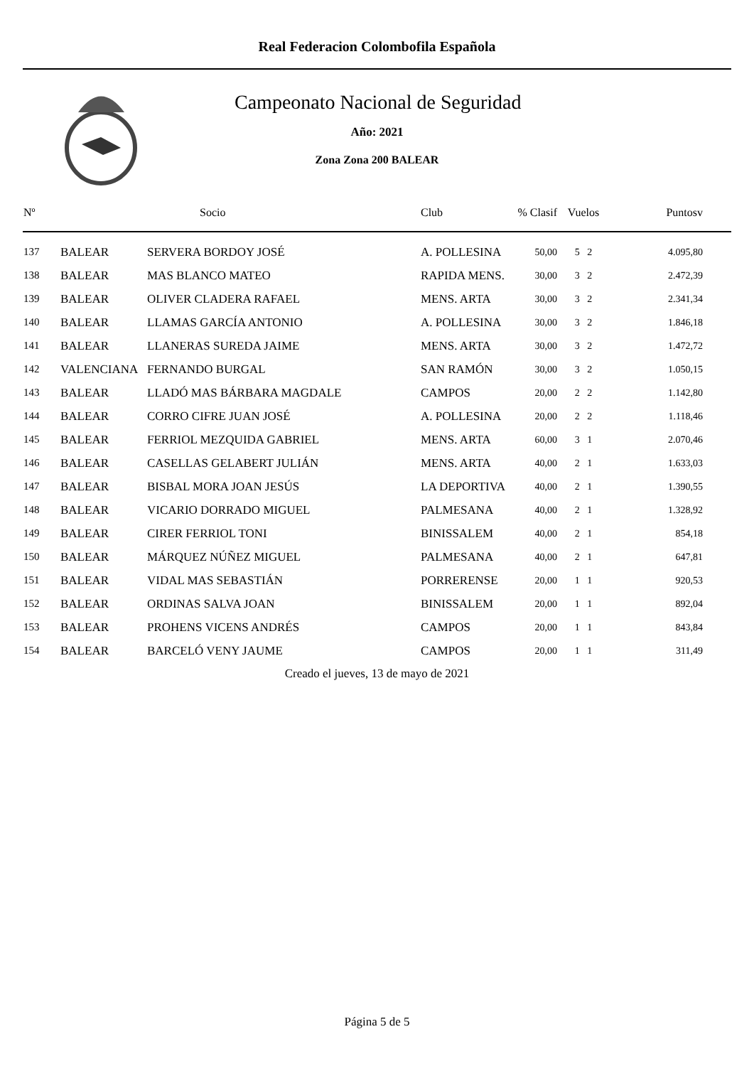Real Federacion Colombofila Española
Campeonato Nacional de Seguridad
Año: 2021
Zona Zona 200 BALEAR
| Nº | | Socio | Club | % Clasif | Vuelos | Puntosv |
| --- | --- | --- | --- | --- | --- | --- |
| 137 | BALEAR | SERVERA BORDOY JOSÉ | A. POLLESINA | 50,00 | 5 2 | 4.095,80 |
| 138 | BALEAR | MAS BLANCO MATEO | RAPIDA MENS. | 30,00 | 3 2 | 2.472,39 |
| 139 | BALEAR | OLIVER CLADERA RAFAEL | MENS. ARTA | 30,00 | 3 2 | 2.341,34 |
| 140 | BALEAR | LLAMAS GARCÍA ANTONIO | A. POLLESINA | 30,00 | 3 2 | 1.846,18 |
| 141 | BALEAR | LLANERAS SUREDA JAIME | MENS. ARTA | 30,00 | 3 2 | 1.472,72 |
| 142 | VALENCIANA | FERNANDO BURGAL | SAN RAMÓN | 30,00 | 3 2 | 1.050,15 |
| 143 | BALEAR | LLADÓ MAS BÁRBARA MAGDALE | CAMPOS | 20,00 | 2 2 | 1.142,80 |
| 144 | BALEAR | CORRO CIFRE JUAN JOSÉ | A. POLLESINA | 20,00 | 2 2 | 1.118,46 |
| 145 | BALEAR | FERRIOL MEZQUIDA GABRIEL | MENS. ARTA | 60,00 | 3 1 | 2.070,46 |
| 146 | BALEAR | CASELLAS GELABERT JULIÁN | MENS. ARTA | 40,00 | 2 1 | 1.633,03 |
| 147 | BALEAR | BISBAL MORA JOAN JESÚS | LA DEPORTIVA | 40,00 | 2 1 | 1.390,55 |
| 148 | BALEAR | VICARIO DORRADO MIGUEL | PALMESANA | 40,00 | 2 1 | 1.328,92 |
| 149 | BALEAR | CIRER FERRIOL TONI | BINISSALEM | 40,00 | 2 1 | 854,18 |
| 150 | BALEAR | MÁRQUEZ NÚÑEZ MIGUEL | PALMESANA | 40,00 | 2 1 | 647,81 |
| 151 | BALEAR | VIDAL MAS SEBASTIÁN | PORRERENSE | 20,00 | 1 1 | 920,53 |
| 152 | BALEAR | ORDINAS SALVA JOAN | BINISSALEM | 20,00 | 1 1 | 892,04 |
| 153 | BALEAR | PROHENS VICENS ANDRÉS | CAMPOS | 20,00 | 1 1 | 843,84 |
| 154 | BALEAR | BARCELÓ VENY JAUME | CAMPOS | 20,00 | 1 1 | 311,49 |
Creado el jueves, 13 de mayo de 2021
Página 5 de 5